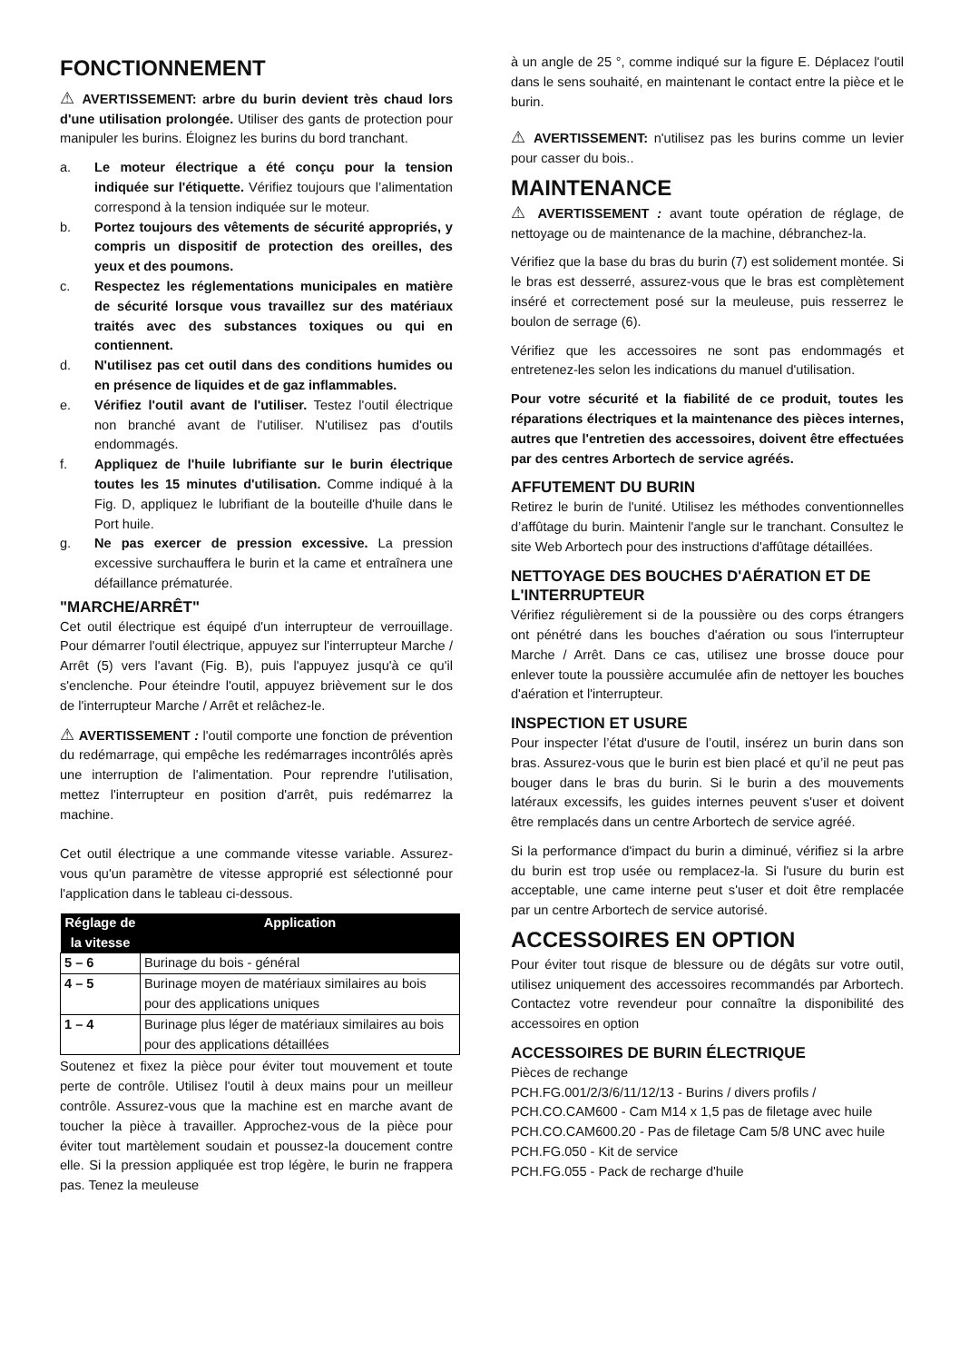FONCTIONNEMENT
⚠ AVERTISSEMENT: arbre du burin devient très chaud lors d'une utilisation prolongée. Utiliser des gants de protection pour manipuler les burins. Éloignez les burins du bord tranchant.
a. Le moteur électrique a été conçu pour la tension indiquée sur l'étiquette. Vérifiez toujours que l’alimentation correspond à la tension indiquée sur le moteur.
b. Portez toujours des vêtements de sécurité appropriés, y compris un dispositif de protection des oreilles, des yeux et des poumons.
c. Respectez les réglementations municipales en matière de sécurité lorsque vous travaillez sur des matériaux traités avec des substances toxiques ou qui en contiennent.
d. N'utilisez pas cet outil dans des conditions humides ou en présence de liquides et de gaz inflammables.
e. Vérifiez l'outil avant de l'utiliser. Testez l'outil électrique non branché avant de l'utiliser. N'utilisez pas d'outils endommagés.
f. Appliquez de l'huile lubrifiante sur le burin électrique toutes les 15 minutes d'utilisation. Comme indiqué à la Fig. D, appliquez le lubrifiant de la bouteille d'huile dans le Port huile.
g. Ne pas exercer de pression excessive. La pression excessive surchauffera le burin et la came et entraînera une défaillance prématurée.
"MARCHE/ARRÊT"
Cet outil électrique est équipé d'un interrupteur de verrouillage. Pour démarrer l'outil électrique, appuyez sur l'interrupteur Marche / Arrêt (5) vers l'avant (Fig. B), puis l'appuyez jusqu'à ce qu'il s'enclenche. Pour éteindre l'outil, appuyez brièvement sur le dos de l'interrupteur Marche / Arrêt et relâchez-le.
⚠ AVERTISSEMENT : l'outil comporte une fonction de prévention du redémarrage, qui empêche les redémarrages incontrôlés après une interruption de l'alimentation. Pour reprendre l'utilisation, mettez l'interrupteur en position d'arrêt, puis redémarrez la machine.
Cet outil électrique a une commande vitesse variable. Assurez-vous qu'un paramètre de vitesse approprié est sélectionné pour l'application dans le tableau ci-dessous.
| Réglage de la vitesse | Application |
| --- | --- |
| 5 – 6 | Burinage du bois - général |
| 4 – 5 | Burinage moyen de matériaux similaires au bois pour des applications uniques |
| 1 – 4 | Burinage plus léger de matériaux similaires au bois pour des applications détaillées |
Soutenez et fixez la pièce pour éviter tout mouvement et toute perte de contrôle. Utilisez l'outil à deux mains pour un meilleur contrôle. Assurez-vous que la machine est en marche avant de toucher la pièce à travailler. Approchez-vous de la pièce pour éviter tout martèlement soudain et poussez-la doucement contre elle. Si la pression appliquée est trop légère, le burin ne frappera pas. Tenez la meuleuse
à un angle de 25 °, comme indiqué sur la figure E. Déplacez l'outil dans le sens souhaité, en maintenant le contact entre la pièce et le burin.
⚠ AVERTISSEMENT: n'utilisez pas les burins comme un levier pour casser du bois..
MAINTENANCE
⚠ AVERTISSEMENT : avant toute opération de réglage, de nettoyage ou de maintenance de la machine, débranchez-la.
Vérifiez que la base du bras du burin (7) est solidement montée. Si le bras est desserré, assurez-vous que le bras est complètement inséré et correctement posé sur la meuleuse, puis resserrez le boulon de serrage (6).
Vérifiez que les accessoires ne sont pas endommagés et entretenez-les selon les indications du manuel d'utilisation.
Pour votre sécurité et la fiabilité de ce produit, toutes les réparations électriques et la maintenance des pièces internes, autres que l'entretien des accessoires, doivent être effectuées par des centres Arbortech de service agréés.
AFFUTEMENT DU BURIN
Retirez le burin de l'unité. Utilisez les méthodes conventionnelles d’affûtage du burin. Maintenir l'angle sur le tranchant. Consultez le site Web Arbortech pour des instructions d'affûtage détaillées.
NETTOYAGE DES BOUCHES D'AÉRATION ET DE L'INTERRUPTEUR
Vérifiez régulièrement si de la poussière ou des corps étrangers ont pénétré dans les bouches d'aération ou sous l'interrupteur Marche / Arrêt. Dans ce cas, utilisez une brosse douce pour enlever toute la poussière accumulée afin de nettoyer les bouches d'aération et l'interrupteur.
INSPECTION ET USURE
Pour inspecter l’état d'usure de l’outil, insérez un burin dans son bras. Assurez-vous que le burin est bien placé et qu’il ne peut pas bouger dans le bras du burin. Si le burin a des mouvements latéraux excessifs, les guides internes peuvent s'user et doivent être remplacés dans un centre Arbortech de service agréé.
Si la performance d'impact du burin a diminué, vérifiez si la arbre du burin est trop usée ou remplacez-la. Si l'usure du burin est acceptable, une came interne peut s'user et doit être remplacée par un centre Arbortech de service autorisé.
ACCESSOIRES EN OPTION
Pour éviter tout risque de blessure ou de dégâts sur votre outil, utilisez uniquement des accessoires recommandés par Arbortech. Contactez votre revendeur pour connaître la disponibilité des accessoires en option
ACCESSOIRES DE BURIN ÉLECTRIQUE
Pièces de rechange
PCH.FG.001/2/3/6/11/12/13 - Burins / divers profils /
PCH.CO.CAM600 - Cam M14 x 1,5 pas de filetage avec huile
PCH.CO.CAM600.20 - Pas de filetage Cam 5/8 UNC avec huile
PCH.FG.050 - Kit de service
PCH.FG.055 - Pack de recharge d'huile